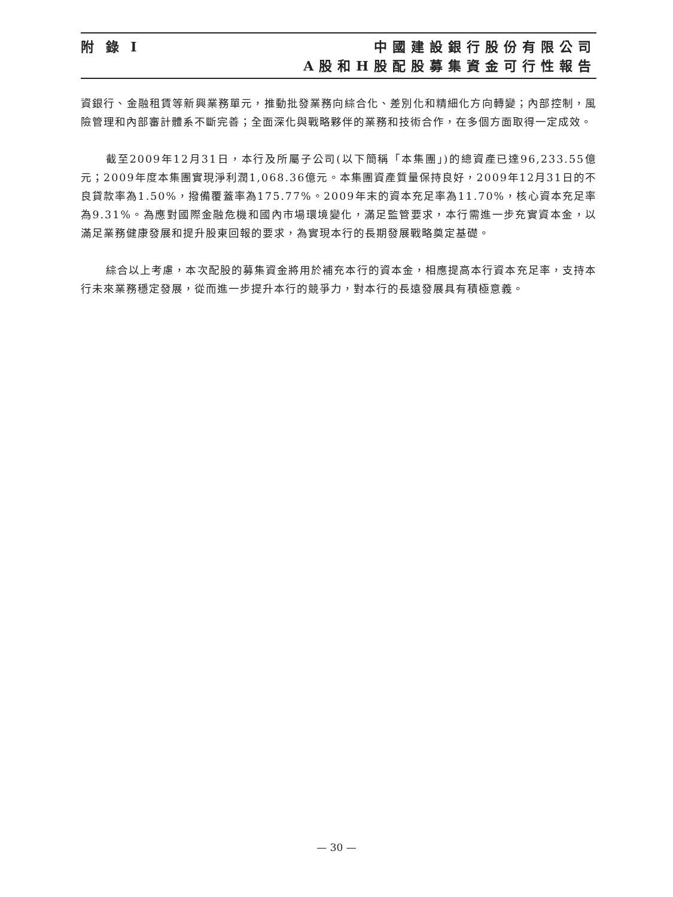附 錄 I
中國建設銀行股份有限公司
A股和H股配股募集資金可行性報告
資銀行、金融租賃等新興業務單元，推動批發業務向綜合化、差別化和精細化方向轉變；內部控制，風險管理和內部審計體系不斷完善；全面深化與戰略夥伴的業務和技術合作，在多個方面取得一定成效。
截至2009年12月31日，本行及所屬子公司(以下簡稱「本集團」)的總資產已達96,233.55億元；2009年度本集團實現淨利潤1,068.36億元。本集團資產質量保持良好，2009年12月31日的不良貸款率為1.50%，撥備覆蓋率為175.77%。2009年末的資本充足率為11.70%，核心資本充足率為9.31%。為應對國際金融危機和國內市場環境變化，滿足監管要求，本行需進一步充實資本金，以滿足業務健康發展和提升股東回報的要求，為實現本行的長期發展戰略奠定基礎。
綜合以上考慮，本次配股的募集資金將用於補充本行的資本金，相應提高本行資本充足率，支持本行未來業務穩定發展，從而進一步提升本行的競爭力，對本行的長遠發展具有積極意義。
— 30 —